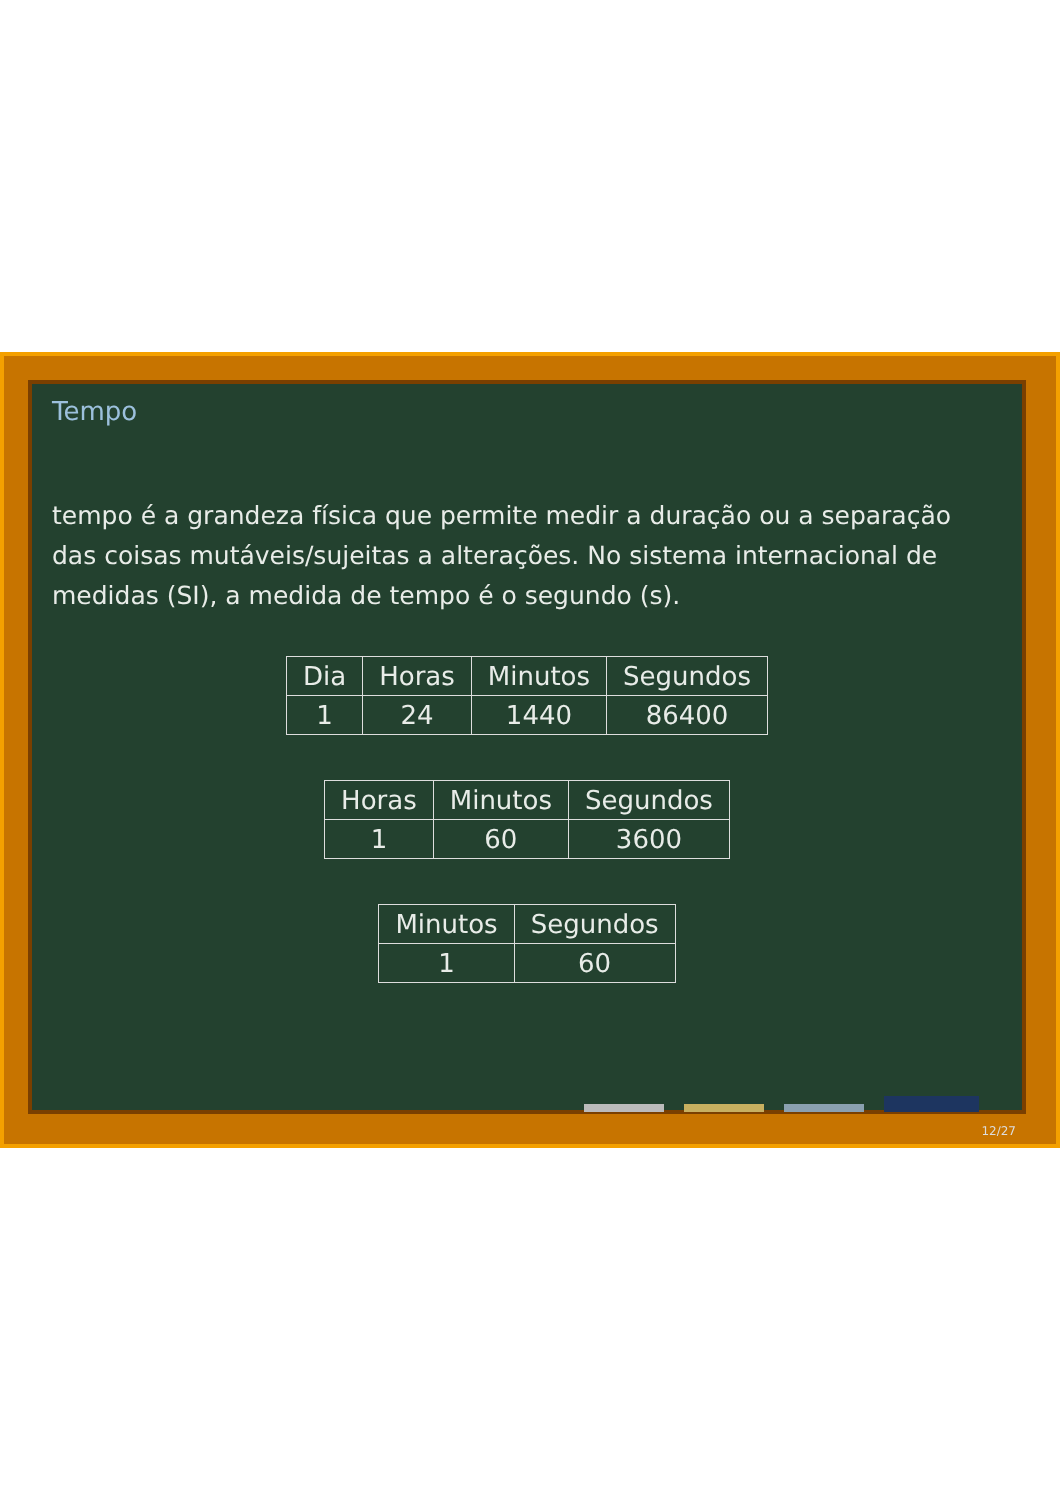Tempo
tempo é a grandeza física que permite medir a duração ou a separação das coisas mutáveis/sujeitas a alterações. No sistema internacional de medidas (SI), a medida de tempo é o segundo (s).
| Dia | Horas | Minutos | Segundos |
| 1 | 24 | 1440 | 86400 |
| Horas | Minutos | Segundos |
| 1 | 60 | 3600 |
| Minutos | Segundos |
| 1 | 60 |
12/27